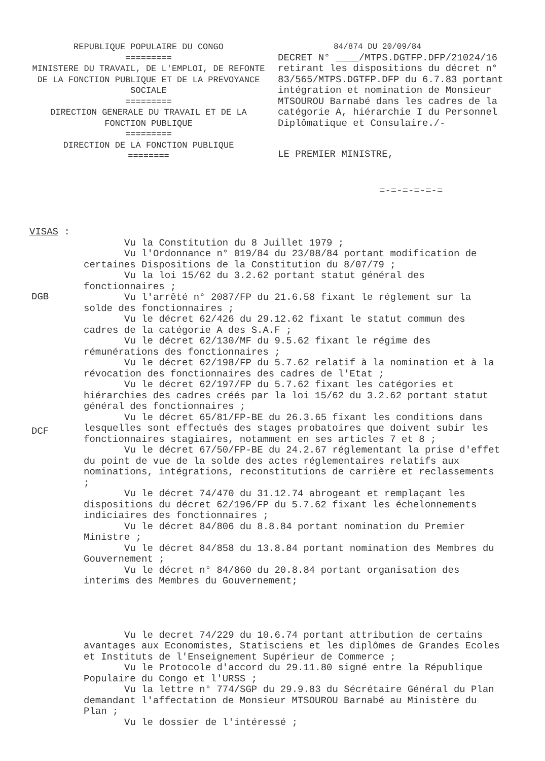REPUBLIQUE POPULAIRE DU CONGO
=========
MINISTERE DU TRAVAIL, DE L'EMPLOI, DE REFONTE DE LA FONCTION PUBLIQUE ET DE LA PREVOYANCE SOCIALE
=========
DIRECTION GENERALE DU TRAVAIL ET DE LA FONCTION PUBLIQUE
=========
DIRECTION DE LA FONCTION PUBLIQUE
========
84/874 DU 20/09/84
DECRET N° ____/MTPS.DGTFP.DFP/21024/16 retirant les dispositions du décret n° 83/565/MTPS.DGTFP.DFP du 6.7.83 portant intégration et nomination de Monsieur MTSOUROU Barnabé dans les cadres de la catégorie A, hiérarchie I du Personnel Diplômatique et Consulaire./-
LE PREMIER MINISTRE,
=-=-=-=-=-=
VISAS :
Vu la Constitution du 8 Juillet 1979 ;
Vu l'Ordonnance n° 019/84 du 23/08/84 portant modification de certaines Dispositions de la Constitution du 8/07/79 ;
Vu la loi 15/62 du 3.2.62 portant statut général des fonctionnaires ;
Vu l'arrêté n° 2087/FP du 21.6.58 fixant le réglement sur la solde des fonctionnaires ;
Vu le décret 62/426 du 29.12.62 fixant le statut commun des cadres de la catégorie A des S.A.F ;
Vu le décret 62/130/MF du 9.5.62 fixant le régime des rémunérations des fonctionnaires ;
Vu le décret 62/198/FP du 5.7.62 relatif à la nomination et à la révocation des fonctionnaires des cadres de l'Etat ;
Vu le décret 62/197/FP du 5.7.62 fixant les catégories et hiérarchies des cadres créés par la loi 15/62 du 3.2.62 portant statut général des fonctionnaires ;
Vu le décret 65/81/FP-BE du 26.3.65 fixant les conditions dans lesquelles sont effectués des stages probatoires que doivent subir les fonctionnaires stagiaires, notamment en ses articles 7 et 8 ;
Vu le décret 67/50/FP-BE du 24.2.67 réglementant la prise d'effet du point de vue de la solde des actes réglementaires relatifs aux nominations, intégrations, reconstitutions de carrière et reclassements ;
Vu le décret 74/470 du 31.12.74 abrogeant et remplaçant les dispositions du décret 62/196/FP du 5.7.62 fixant les échelonnements indiciaires des fonctionnaires ;
Vu le décret 84/806 du 8.8.84 portant nomination du Premier Ministre ;
Vu le décret 84/858 du 13.8.84 portant nomination des Membres du Gouvernement ;
Vu le décret n° 84/860 du 20.8.84 portant organisation des interims des Membres du Gouvernement;
Vu le decret 74/229 du 10.6.74 portant attribution de certains avantages aux Economistes, Statisciens et les diplômes de Grandes Ecoles et Instituts de l'Enseignement Supérieur de Commerce ;
Vu le Protocole d'accord du 29.11.80 signé entre la République Populaire du Congo et l'URSS ;
Vu la lettre n° 774/SGP du 29.9.83 du Sécrétaire Général du Plan demandant l'affectation de Monsieur MTSOUROU Barnabé au Ministère du Plan ;
Vu le dossier de l'intéressé ;
DGB
DCF